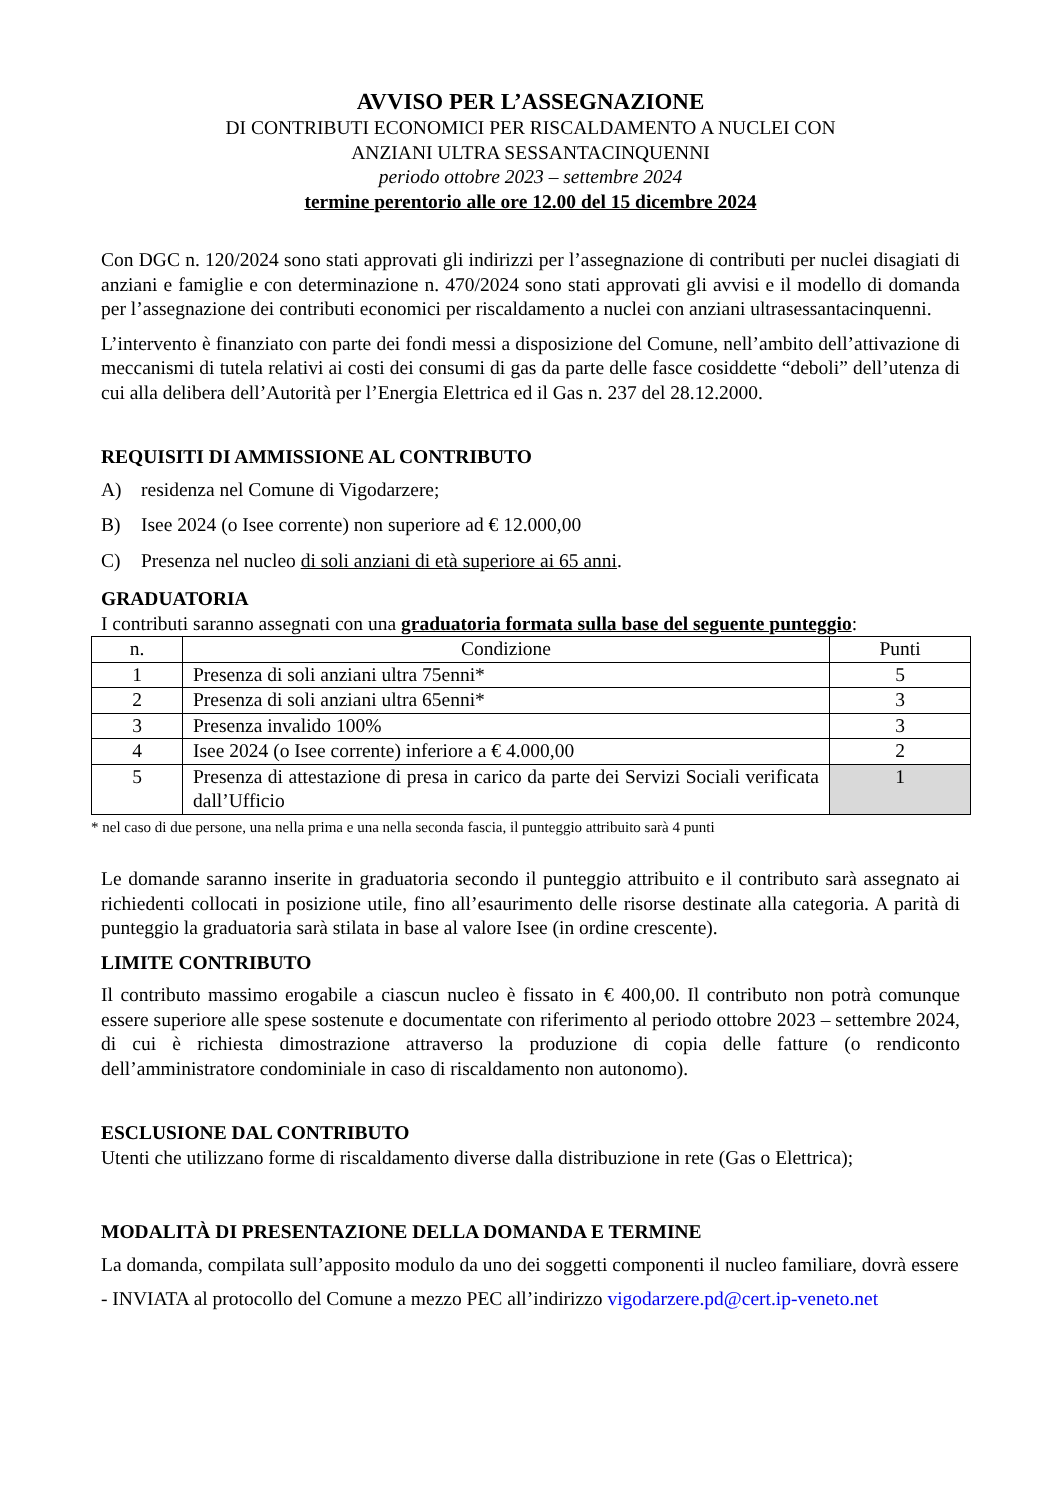AVVISO PER L’ASSEGNAZIONE
DI CONTRIBUTI ECONOMICI PER RISCALDAMENTO A NUCLEI CON
ANZIANI ULTRA SESSANTACINQUENNI
periodo ottobre 2023 – settembre 2024
termine perentorio alle ore 12.00 del 15 dicembre 2024
Con DGC n. 120/2024 sono stati approvati gli indirizzi per l’assegnazione di contributi per nuclei disagiati di anziani e famiglie e con determinazione n. 470/2024 sono stati approvati gli avvisi e il modello di domanda per l’assegnazione dei contributi economici per riscaldamento a nuclei con anziani ultrasessantacinquenni.
L’intervento è finanziato con parte dei fondi messi a disposizione del Comune, nell’ambito dell’attivazione di meccanismi di tutela relativi ai costi dei consumi di gas da parte delle fasce cosiddette “deboli” dell’utenza di cui alla delibera dell’Autorità per l’Energia Elettrica ed il Gas n. 237 del 28.12.2000.
REQUISITI DI AMMISSIONE AL CONTRIBUTO
A) residenza nel Comune di Vigodarzere;
B) Isee 2024 (o Isee corrente) non superiore ad € 12.000,00
C) Presenza nel nucleo di soli anziani di età superiore ai 65 anni.
GRADUATORIA
I contributi saranno assegnati con una graduatoria formata sulla base del seguente punteggio:
| n. | Condizione | Punti |
| --- | --- | --- |
| 1 | Presenza di soli anziani ultra 75enni* | 5 |
| 2 | Presenza di soli anziani ultra 65enni* | 3 |
| 3 | Presenza invalido 100% | 3 |
| 4 | Isee 2024 (o Isee corrente) inferiore a € 4.000,00 | 2 |
| 5 | Presenza di attestazione di presa in carico da parte dei Servizi Sociali verificata dall’Ufficio | 1 |
* nel caso di due persone, una nella prima e una nella seconda fascia, il punteggio attribuito sarà 4 punti
Le domande saranno inserite in graduatoria secondo il punteggio attribuito e il contributo sarà assegnato ai richiedenti collocati in posizione utile, fino all’esaurimento delle risorse destinate alla categoria. A parità di punteggio la graduatoria sarà stilata in base al valore Isee (in ordine crescente).
LIMITE CONTRIBUTO
Il contributo massimo erogabile a ciascun nucleo è fissato in € 400,00. Il contributo non potrà comunque essere superiore alle spese sostenute e documentate con riferimento al periodo ottobre 2023 – settembre 2024, di cui è richiesta dimostrazione attraverso la produzione di copia delle fatture (o rendiconto dell’amministratore condominiale in caso di riscaldamento non autonomo).
ESCLUSIONE DAL CONTRIBUTO
Utenti che utilizzano forme di riscaldamento diverse dalla distribuzione in rete (Gas o Elettrica);
MODALITÀ DI PRESENTAZIONE DELLA DOMANDA E TERMINE
La domanda, compilata sull’apposito modulo da uno dei soggetti componenti il nucleo familiare, dovrà essere
- INVIATA al protocollo del Comune a mezzo PEC all’indirizzo vigodarzere.pd@cert.ip-veneto.net